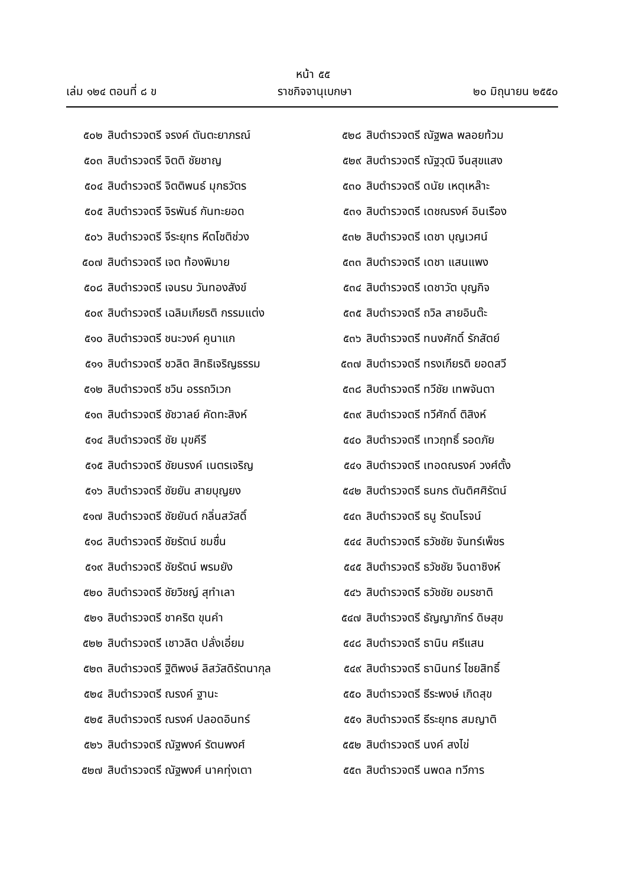หน้า ๕๕
เล่ม ๑๒๔ ตอนที่ ๘ ข ราชกิจจานุเบกษา ๒๐ มิถุนายน ๒๕๕๐
๕๐๒ สิบตำรวจตรี จรงค์ ตันตะยาภรณ์
๕๐๓ สิบตำรวจตรี จิตติ ชัยชาญ
๕๐๔ สิบตำรวจตรี จิตติพนธ์ มุกธวัตร
๕๐๕ สิบตำรวจตรี จิรพันธ์ กันทะยอด
๕๐๖ สิบตำรวจตรี จีระยุทร หีตโชติช่วง
๕๐๗ สิบตำรวจตรี เจต ท้องพิมาย
๕๐๘ สิบตำรวจตรี เจนรบ วันทองสังข์
๕๐๙ สิบตำรวจตรี เฉลิมเกียรติ กรรมแต่ง
๕๑๐ สิบตำรวจตรี ชนะวงค์ คูนาแก
๕๑๑ สิบตำรวจตรี ชวลิต สิทธิเจริญธรรม
๕๑๒ สิบตำรวจตรี ชวิน อรรถวิเวก
๕๑๓ สิบตำรวจตรี ชัชวาลย์ คัดทะสิงห์
๕๑๔ สิบตำรวจตรี ชัย มุขคีรี
๕๑๕ สิบตำรวจตรี ชัยนรงค์ เนตรเจริญ
๕๑๖ สิบตำรวจตรี ชัยยัน สายบุญยง
๕๑๗ สิบตำรวจตรี ชัยยันต์ กลิ่นสวัสดิ์
๕๑๘ สิบตำรวจตรี ชัยรัตน์ ชมชื่น
๕๑๙ สิบตำรวจตรี ชัยรัตน์ พรมยัง
๕๒๐ สิบตำรวจตรี ชัยวิชญ์ สุทำเลา
๕๒๑ สิบตำรวจตรี ชาคริต ขุนคำ
๕๒๒ สิบตำรวจตรี เชาวลิต ปลั่งเอี่ยม
๕๒๓ สิบตำรวจตรี ฐิติพงษ์ ลิสวัสดิรัตนากุล
๕๒๔ สิบตำรวจตรี ณรงค์ ฐานะ
๕๒๕ สิบตำรวจตรี ณรงค์ ปลอดอินทร์
๕๒๖ สิบตำรวจตรี ณัฐพงค์ รัตนพงศ์
๕๒๗ สิบตำรวจตรี ณัฐพงศ์ นาคทุ่งเตา
๕๒๘ สิบตำรวจตรี ณัฐพล พลอยท้วม
๕๒๙ สิบตำรวจตรี ณัฐวุฒิ จีนสุขแสง
๕๓๐ สิบตำรวจตรี ดนัย เหตุเหล๊าะ
๕๓๑ สิบตำรวจตรี เดชณรงค์ อินเรือง
๕๓๒ สิบตำรวจตรี เดชา บุญเวศน์
๕๓๓ สิบตำรวจตรี เดชา แสนแพง
๕๓๔ สิบตำรวจตรี เดชาวัต บุญกิจ
๕๓๕ สิบตำรวจตรี ถวิล สายอินต๊ะ
๕๓๖ สิบตำรวจตรี ทนงศักดิ์ รักสัตย์
๕๓๗ สิบตำรวจตรี ทรงเกียรติ ยอดสวี
๕๓๘ สิบตำรวจตรี ทวีชัย เทพจันตา
๕๓๙ สิบตำรวจตรี ทวีศักดิ์ ติสิงห์
๕๔๐ สิบตำรวจตรี เทวฤทธิ์ รอดภัย
๕๔๑ สิบตำรวจตรี เทอดณรงค์ วงศ์ตั้ง
๕๔๒ สิบตำรวจตรี ธนกร ตันติศศิรัตน์
๕๔๓ สิบตำรวจตรี ธนู รัตนโรจน์
๕๔๔ สิบตำรวจตรี ธวัชชัย จันทร์เพ็ชร
๕๔๕ สิบตำรวจตรี ธวัชชัย จินดาซิงห์
๕๔๖ สิบตำรวจตรี ธวัชชัย อมรชาติ
๕๔๗ สิบตำรวจตรี ธัญญาภัทร์ ดิษสุข
๕๔๘ สิบตำรวจตรี ธานิน ศรีแสน
๕๔๙ สิบตำรวจตรี ธานินทร์ ไชยสิทธิ์
๕๕๐ สิบตำรวจตรี ธีระพงษ์ เกิดสุข
๕๕๑ สิบตำรวจตรี ธีระยุทธ สมญาติ
๕๕๒ สิบตำรวจตรี นงค์ สงไข่
๕๕๓ สิบตำรวจตรี นพดล ทวีการ